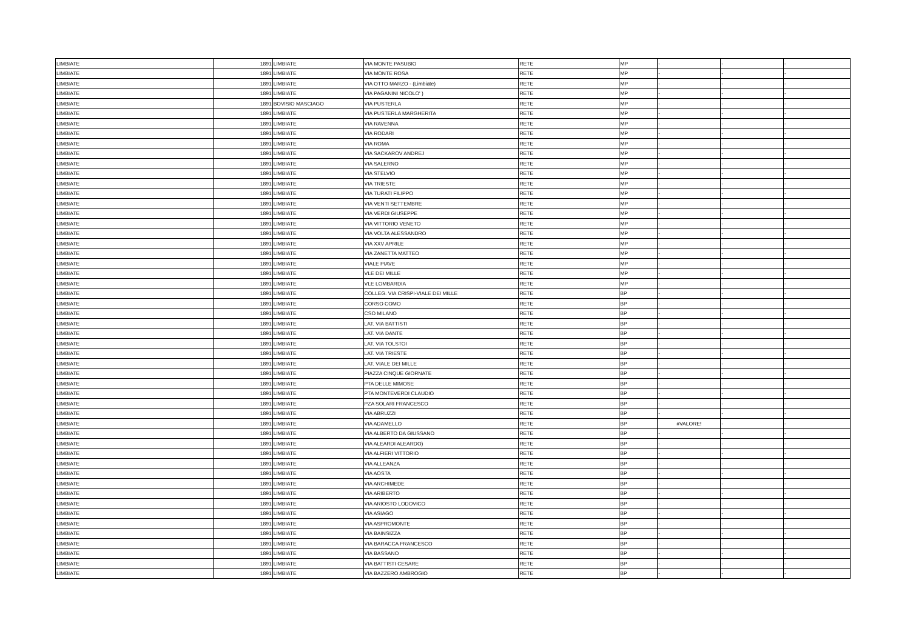| LIMBIATE | 1891 | LIMBIATE | VIA MONTE PASUBIO | RETE | MP | - | - | - |
| LIMBIATE | 1891 | LIMBIATE | VIA MONTE ROSA | RETE | MP | - | - | - |
| LIMBIATE | 1891 | LIMBIATE | VIA OTTO MARZO - (Limbiate) | RETE | MP | - | - | - |
| LIMBIATE | 1891 | LIMBIATE | VIA PAGANINI NICOLO' ) | RETE | MP | - | - | - |
| LIMBIATE | 1891 | BOVISIO MASCIAGO | VIA PUSTERLA | RETE | MP | - | - | - |
| LIMBIATE | 1891 | LIMBIATE | VIA PUSTERLA MARGHERITA | RETE | MP | - | - | - |
| LIMBIATE | 1891 | LIMBIATE | VIA RAVENNA | RETE | MP | - | - | - |
| LIMBIATE | 1891 | LIMBIATE | VIA RODARI | RETE | MP | - | - | - |
| LIMBIATE | 1891 | LIMBIATE | VIA ROMA | RETE | MP | - | - | - |
| LIMBIATE | 1891 | LIMBIATE | VIA SACKAROV ANDREJ | RETE | MP | - | - | - |
| LIMBIATE | 1891 | LIMBIATE | VIA SALERNO | RETE | MP | - | - | - |
| LIMBIATE | 1891 | LIMBIATE | VIA STELVIO | RETE | MP | - | - | - |
| LIMBIATE | 1891 | LIMBIATE | VIA TRIESTE | RETE | MP | - | - | - |
| LIMBIATE | 1891 | LIMBIATE | VIA TURATI FILIPPO | RETE | MP | - | - | - |
| LIMBIATE | 1891 | LIMBIATE | VIA VENTI SETTEMBRE | RETE | MP | - | - | - |
| LIMBIATE | 1891 | LIMBIATE | VIA VERDI GIUSEPPE | RETE | MP | - | - | - |
| LIMBIATE | 1891 | LIMBIATE | VIA VITTORIO VENETO | RETE | MP | - | - | - |
| LIMBIATE | 1891 | LIMBIATE | VIA VOLTA ALESSANDRO | RETE | MP | - | - | - |
| LIMBIATE | 1891 | LIMBIATE | VIA XXV APRILE | RETE | MP | - | - | - |
| LIMBIATE | 1891 | LIMBIATE | VIA ZANETTA MATTEO | RETE | MP | - | - | - |
| LIMBIATE | 1891 | LIMBIATE | VIALE PIAVE | RETE | MP | - | - | - |
| LIMBIATE | 1891 | LIMBIATE | VLE DEI MILLE | RETE | MP | - | - | - |
| LIMBIATE | 1891 | LIMBIATE | VLE LOMBARDIA | RETE | MP | - | - | - |
| LIMBIATE | 1891 | LIMBIATE | COLLEG. VIA CRISPI-VIALE DEI MILLE | RETE | BP | - | - | - |
| LIMBIATE | 1891 | LIMBIATE | CORSO COMO | RETE | BP | - | - | - |
| LIMBIATE | 1891 | LIMBIATE | CSO MILANO | RETE | BP | - | - | - |
| LIMBIATE | 1891 | LIMBIATE | LAT. VIA BATTISTI | RETE | BP | - | - | - |
| LIMBIATE | 1891 | LIMBIATE | LAT. VIA DANTE | RETE | BP | - | - | - |
| LIMBIATE | 1891 | LIMBIATE | LAT. VIA TOLSTOI | RETE | BP | - | - | - |
| LIMBIATE | 1891 | LIMBIATE | LAT. VIA TRIESTE | RETE | BP | - | - | - |
| LIMBIATE | 1891 | LIMBIATE | LAT. VIALE DEI MILLE | RETE | BP | - | - | - |
| LIMBIATE | 1891 | LIMBIATE | PIAZZA CINQUE GIORNATE | RETE | BP | - | - | - |
| LIMBIATE | 1891 | LIMBIATE | PTA DELLE MIMOSE | RETE | BP | - | - | - |
| LIMBIATE | 1891 | LIMBIATE | PTA MONTEVERDI CLAUDIO | RETE | BP | - | - | - |
| LIMBIATE | 1891 | LIMBIATE | PZA SOLARI FRANCESCO | RETE | BP | - | - | - |
| LIMBIATE | 1891 | LIMBIATE | VIA ABRUZZI | RETE | BP | - | - | - |
| LIMBIATE | 1891 | LIMBIATE | VIA ADAMELLO | RETE | BP | #VALORE! | - | - |
| LIMBIATE | 1891 | LIMBIATE | VIA ALBERTO DA GIUSSANO | RETE | BP | - | - | - |
| LIMBIATE | 1891 | LIMBIATE | VIA ALEARDI ALEARDO) | RETE | BP | - | - | - |
| LIMBIATE | 1891 | LIMBIATE | VIA ALFIERI VITTORIO | RETE | BP | - | - | - |
| LIMBIATE | 1891 | LIMBIATE | VIA ALLEANZA | RETE | BP | - | - | - |
| LIMBIATE | 1891 | LIMBIATE | VIA AOSTA | RETE | BP | - | - | - |
| LIMBIATE | 1891 | LIMBIATE | VIA ARCHIMEDE | RETE | BP | - | - | - |
| LIMBIATE | 1891 | LIMBIATE | VIA ARIBERTO | RETE | BP | - | - | - |
| LIMBIATE | 1891 | LIMBIATE | VIA ARIOSTO LODOVICO | RETE | BP | - | - | - |
| LIMBIATE | 1891 | LIMBIATE | VIA ASIAGO | RETE | BP | - | - | - |
| LIMBIATE | 1891 | LIMBIATE | VIA ASPROMONTE | RETE | BP | - | - | - |
| LIMBIATE | 1891 | LIMBIATE | VIA BAINSIZZA | RETE | BP | - | - | - |
| LIMBIATE | 1891 | LIMBIATE | VIA BARACCA FRANCESCO | RETE | BP | - | - | - |
| LIMBIATE | 1891 | LIMBIATE | VIA BASSANO | RETE | BP | - | - | - |
| LIMBIATE | 1891 | LIMBIATE | VIA BATTISTI CESARE | RETE | BP | - | - | - |
| LIMBIATE | 1891 | LIMBIATE | VIA BAZZERO AMBROGIO | RETE | BP | - | - | - |